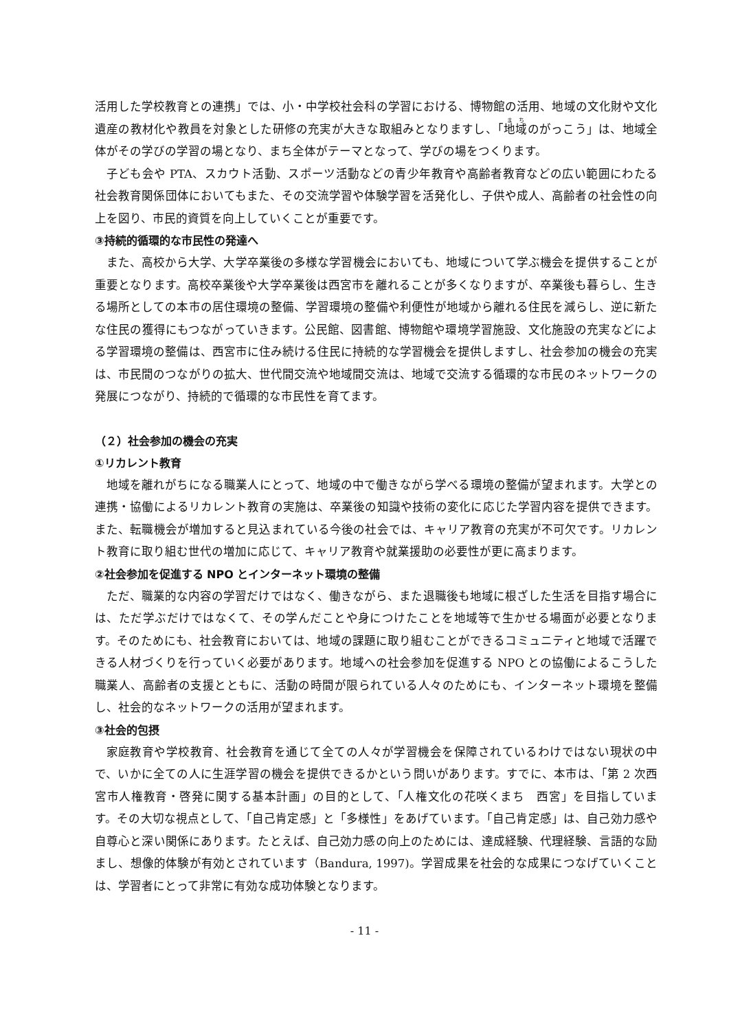活用した学校教育との連携」では、小・中学校社会科の学習における、博物館の活用、地域の文化財や文化遺産の教材化や教員を対象とした研修の充実が大きな取組みとなりますし、「地域のがっこう」は、地域全体がその学びの学習の場となり、まち全体がテーマとなって、学びの場をつくります。
子ども会や PTA、スカウト活動、スポーツ活動などの青少年教育や高齢者教育などの広い範囲にわたる社会教育関係団体においてもまた、その交流学習や体験学習を活発化し、子供や成人、高齢者の社会性の向上を図り、市民的資質を向上していくことが重要です。
③持続的循環的な市民性の発達へ
また、高校から大学、大学卒業後の多様な学習機会においても、地域について学ぶ機会を提供することが重要となります。高校卒業後や大学卒業後は西宮市を離れることが多くなりますが、卒業後も暮らし、生きる場所としての本市の居住環境の整備、学習環境の整備や利便性が地域から離れる住民を減らし、逆に新たな住民の獲得にもつながっていきます。公民館、図書館、博物館や環境学習施設、文化施設の充実などによる学習環境の整備は、西宮市に住み続ける住民に持続的な学習機会を提供しますし、社会参加の機会の充実は、市民間のつながりの拡大、世代間交流や地域間交流は、地域で交流する循環的な市民のネットワークの発展につながり、持続的で循環的な市民性を育てます。
（２）社会参加の機会の充実
①リカレント教育
地域を離れがちになる職業人にとって、地域の中で働きながら学べる環境の整備が望まれます。大学との連携・協働によるリカレント教育の実施は、卒業後の知識や技術の変化に応じた学習内容を提供できます。また、転職機会が増加すると見込まれている今後の社会では、キャリア教育の充実が不可欠です。リカレント教育に取り組む世代の増加に応じて、キャリア教育や就業援助の必要性が更に高まります。
②社会参加を促進する NPO とインターネット環境の整備
ただ、職業的な内容の学習だけではなく、働きながら、また退職後も地域に根ざした生活を目指す場合には、ただ学ぶだけではなくて、その学んだことや身につけたことを地域等で生かせる場面が必要となります。そのためにも、社会教育においては、地域の課題に取り組むことができるコミュニティと地域で活躍できる人材づくりを行っていく必要があります。地域への社会参加を促進する NPO との協働によるこうした職業人、高齢者の支援とともに、活動の時間が限られている人々のためにも、インターネット環境を整備し、社会的なネットワークの活用が望まれます。
③社会的包摂
家庭教育や学校教育、社会教育を通じて全ての人々が学習機会を保障されているわけではない現状の中で、いかに全ての人に生涯学習の機会を提供できるかという問いがあります。すでに、本市は、「第 2 次西宮市人権教育・啓発に関する基本計画」の目的として、「人権文化の花咲くまち　西宮」を目指しています。その大切な視点として、「自己肯定感」と「多様性」をあげています。「自己肯定感」は、自己効力感や自尊心と深い関係にあります。たとえば、自己効力感の向上のためには、達成経験、代理経験、言語的な励まし、想像的体験が有効とされています（Bandura, 1997)。学習成果を社会的な成果につなげていくことは、学習者にとって非常に有効な成功体験となります。
- 11 -